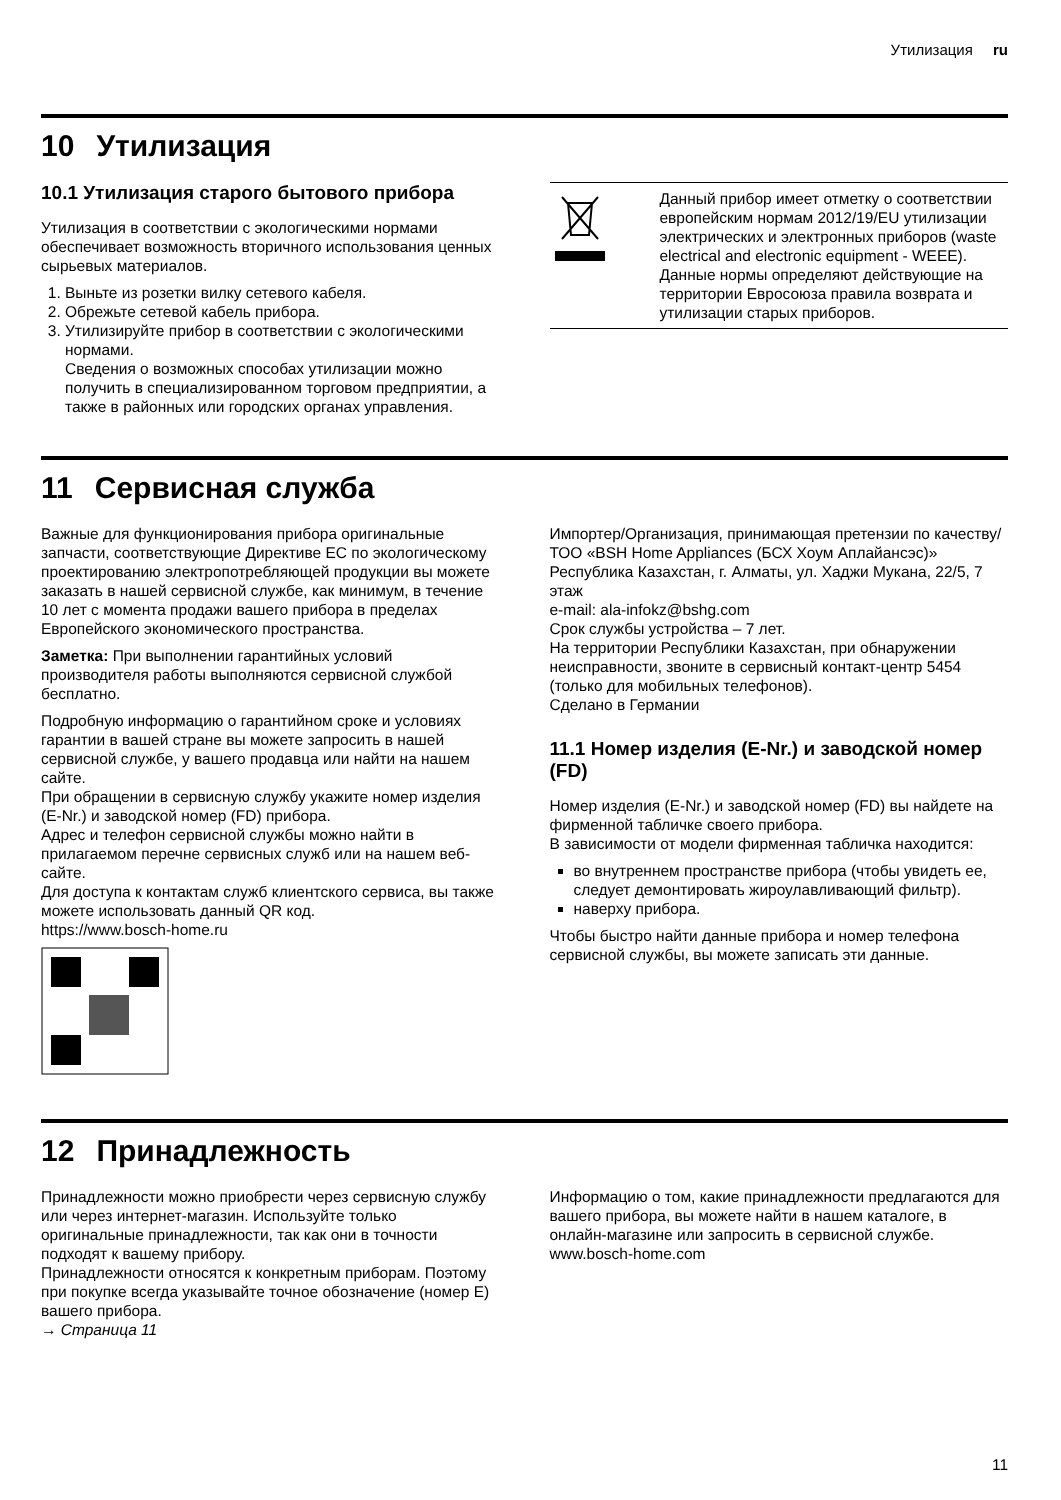Утилизация ru
10 Утилизация
10.1 Утилизация старого бытового прибора
Утилизация в соответствии с экологическими нормами обеспечивает возможность вторичного использования ценных сырьевых материалов.
1. Выньте из розетки вилку сетевого кабеля.
2. Обрежьте сетевой кабель прибора.
3. Утилизируйте прибор в соответствии с экологическими нормами.
Сведения о возможных способах утилизации можно получить в специализированном торговом предприятии, а также в районных или городских органах управления.
| | Данный прибор имеет отметку о соответствии европейским нормам 2012/19/EU утилизации электрических и электронных приборов (waste electrical and electronic equipment - WEEE). Данные нормы определяют действующие на территории Евросоюза правила возврата и утилизации старых приборов. |
11 Сервисная служба
Важные для функционирования прибора оригинальные запчасти, соответствующие Директиве ЕС по экологическому проектированию электропотребляющей продукции вы можете заказать в нашей сервисной службе, как минимум, в течение 10 лет с момента продажи вашего прибора в пределах Европейского экономического пространства.
Заметка: При выполнении гарантийных условий производителя работы выполняются сервисной службой бесплатно.
Подробную информацию о гарантийном сроке и условиях гарантии в вашей стране вы можете запросить в нашей сервисной службе, у вашего продавца или найти на нашем сайте.
При обращении в сервисную службу укажите номер изделия (E-Nr.) и заводской номер (FD) прибора.
Адрес и телефон сервисной службы можно найти в прилагаемом перечне сервисных служб или на нашем веб-сайте.
Для доступа к контактам служб клиентского сервиса, вы также можете использовать данный QR код.
https://www.bosch-home.ru
Импортер/Организация, принимающая претензии по качеству/ ТОО «BSH Home Appliances (БСХ Хоум Аплайансэс)» Республика Казахстан, г. Алматы, ул. Хаджи Мукана, 22/5, 7 этаж
e-mail: ala-infokz@bshg.com
Срок службы устройства – 7 лет.
На территории Республики Казахстан, при обнаружении неисправности, звоните в сервисный контакт-центр 5454 (только для мобильных телефонов).
Сделано в Германии
11.1 Номер изделия (E-Nr.) и заводской номер (FD)
Номер изделия (E-Nr.) и заводской номер (FD) вы найдете на фирменной табличке своего прибора.
В зависимости от модели фирменная табличка находится:
во внутреннем пространстве прибора (чтобы увидеть ее, следует демонтировать жироулавливающий фильтр).
наверху прибора.
Чтобы быстро найти данные прибора и номер телефона сервисной службы, вы можете записать эти данные.
12 Принадлежность
Принадлежности можно приобрести через сервисную службу или через интернет-магазин. Используйте только оригинальные принадлежности, так как они в точности подходят к вашему прибору.
Принадлежности относятся к конкретным приборам. Поэтому при покупке всегда указывайте точное обозначение (номер Е) вашего прибора.
→ Страница 11
Информацию о том, какие принадлежности предлагаются для вашего прибора, вы можете найти в нашем каталоге, в онлайн-магазине или запросить в сервисной службе.
www.bosch-home.com
11